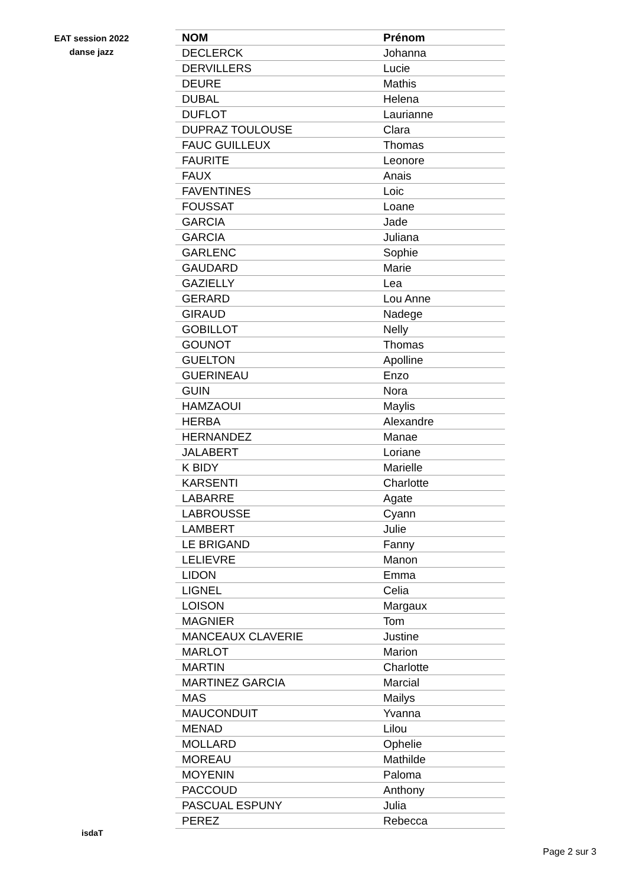EAT session 2022
danse jazz
| NOM | Prénom |
| --- | --- |
| DECLERCK | Johanna |
| DERVILLERS | Lucie |
| DEURE | Mathis |
| DUBAL | Helena |
| DUFLOT | Laurianne |
| DUPRAZ TOULOUSE | Clara |
| FAUC GUILLEUX | Thomas |
| FAURITE | Leonore |
| FAUX | Anais |
| FAVENTINES | Loic |
| FOUSSAT | Loane |
| GARCIA | Jade |
| GARCIA | Juliana |
| GARLENC | Sophie |
| GAUDARD | Marie |
| GAZIELLY | Lea |
| GERARD | Lou Anne |
| GIRAUD | Nadege |
| GOBILLOT | Nelly |
| GOUNOT | Thomas |
| GUELTON | Apolline |
| GUERINEAU | Enzo |
| GUIN | Nora |
| HAMZAOUI | Maylis |
| HERBA | Alexandre |
| HERNANDEZ | Manae |
| JALABERT | Loriane |
| K BIDY | Marielle |
| KARSENTI | Charlotte |
| LABARRE | Agate |
| LABROUSSE | Cyann |
| LAMBERT | Julie |
| LE BRIGAND | Fanny |
| LELIEVRE | Manon |
| LIDON | Emma |
| LIGNEL | Celia |
| LOISON | Margaux |
| MAGNIER | Tom |
| MANCEAUX CLAVERIE | Justine |
| MARLOT | Marion |
| MARTIN | Charlotte |
| MARTINEZ GARCIA | Marcial |
| MAS | Mailys |
| MAUCONDUIT | Yvanna |
| MENAD | Lilou |
| MOLLARD | Ophelie |
| MOREAU | Mathilde |
| MOYENIN | Paloma |
| PACCOUD | Anthony |
| PASCUAL ESPUNY | Julia |
| PEREZ | Rebecca |
isdaT
Page 2 sur 3